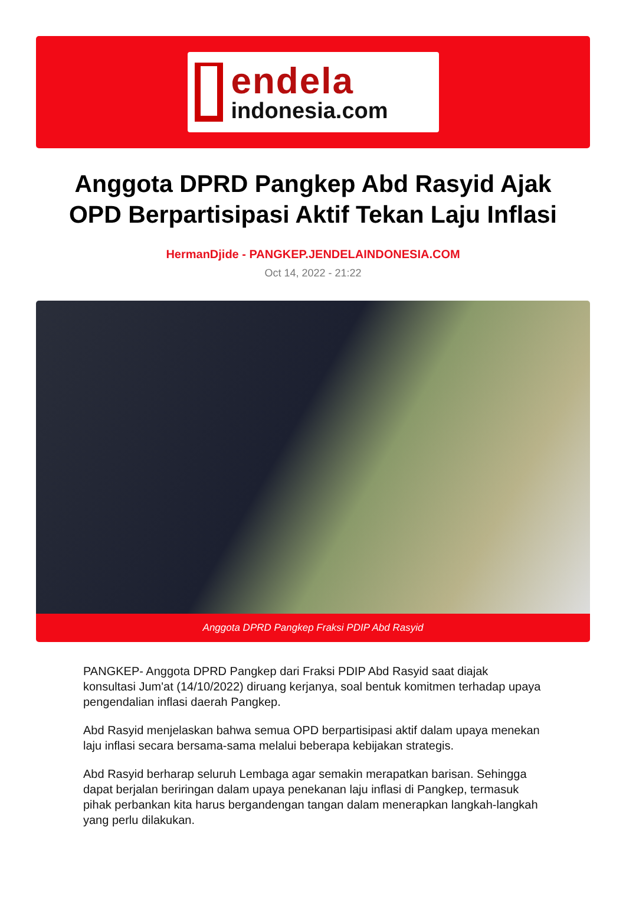endela
indonesia.com
Anggota DPRD Pangkep Abd Rasyid Ajak OPD Berpartisipasi Aktif Tekan Laju Inflasi
HermanDjide - PANGKEP.JENDELAINDONESIA.COM
Oct 14, 2022 - 21:22
Anggota DPRD Pangkep Fraksi PDIP Abd Rasyid
PANGKEP- Anggota DPRD Pangkep dari Fraksi PDIP Abd Rasyid saat diajak konsultasi Jum'at (14/10/2022) diruang kerjanya, soal bentuk komitmen terhadap upaya pengendalian inflasi daerah Pangkep.
Abd Rasyid menjelaskan bahwa semua OPD berpartisipasi aktif dalam upaya menekan laju inflasi secara bersama-sama melalui beberapa kebijakan strategis.
Abd Rasyid berharap seluruh Lembaga agar semakin merapatkan barisan. Sehingga dapat berjalan beriringan dalam upaya penekanan laju inflasi di Pangkep, termasuk pihak perbankan kita harus bergandengan tangan dalam menerapkan langkah-langkah yang perlu dilakukan.